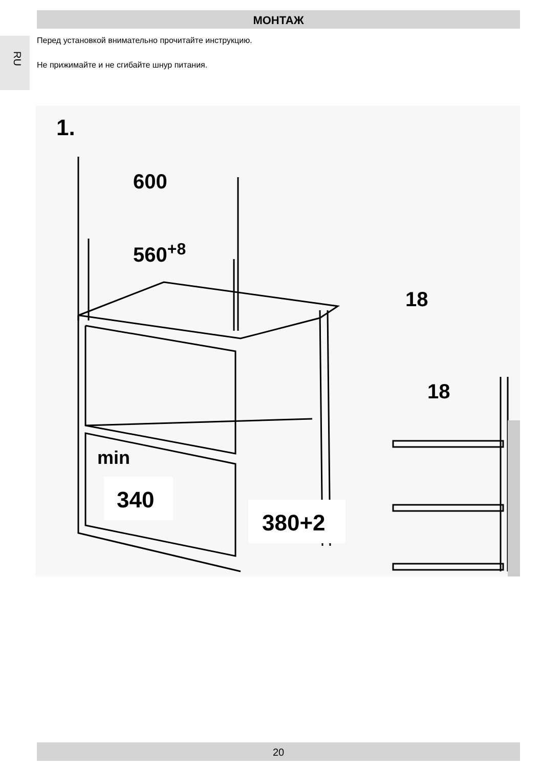МОНТАЖ
RU
Перед установкой внимательно прочитайте инструкцию.
Не прижимайте и не сгибайте шнур питания.
1.
600
560+8
18
18
min
340
380+2
20